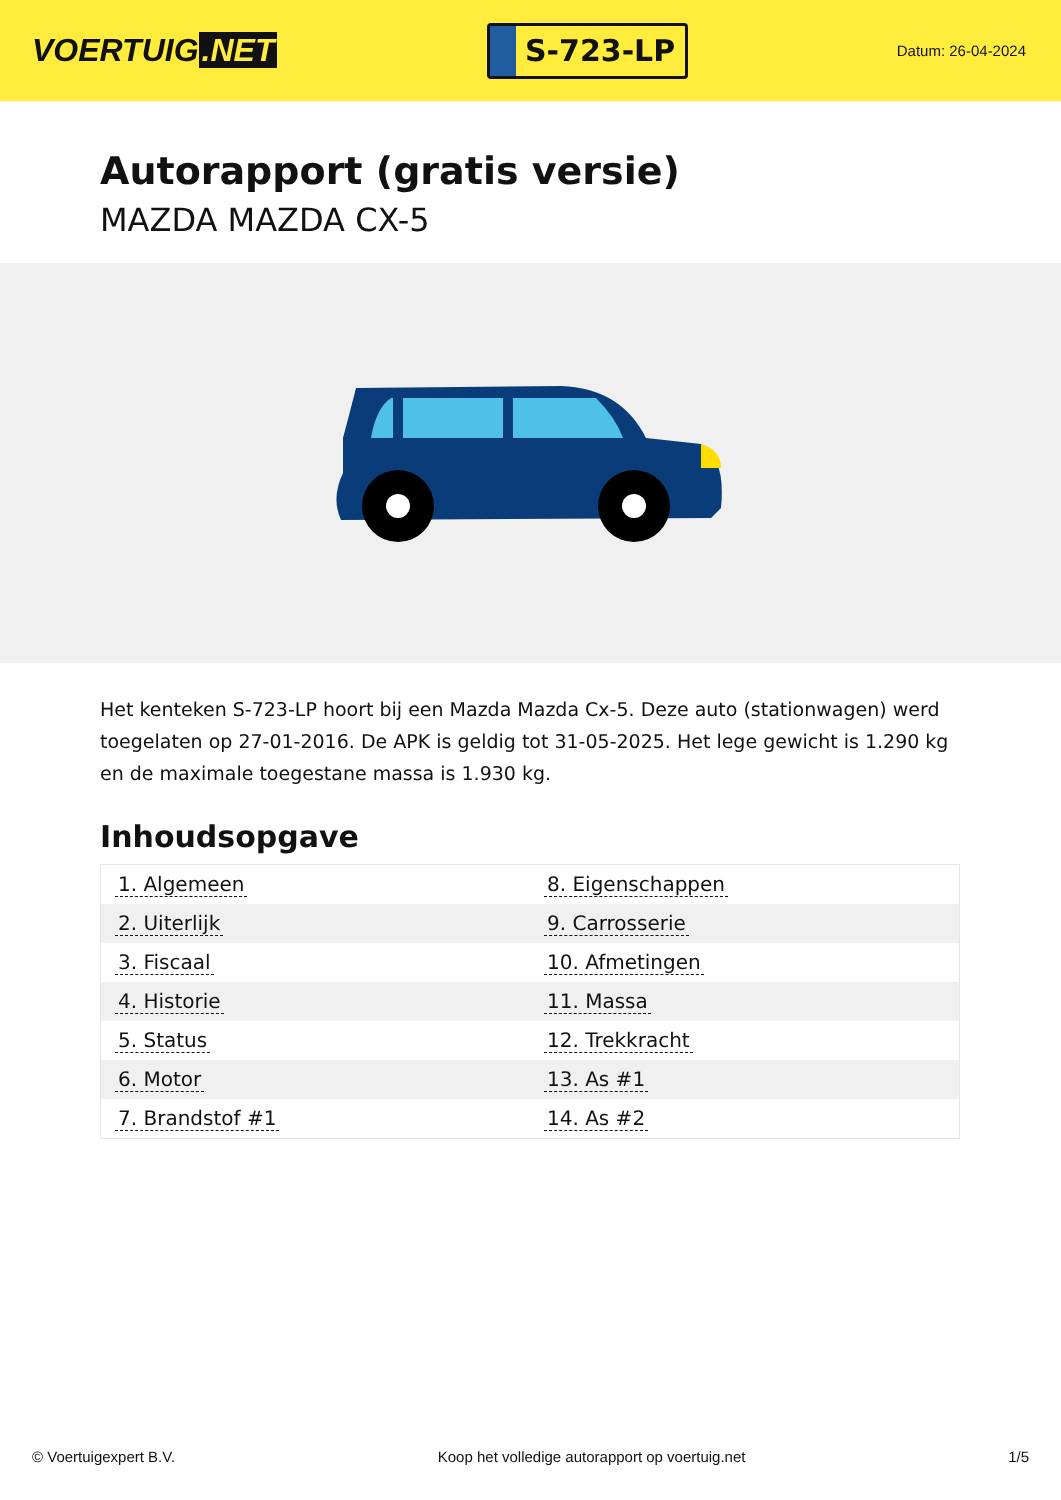VOERTUIG.NET
S-723-LP
Datum: 26-04-2024
Autorapport (gratis versie)
MAZDA MAZDA CX-5
Het kenteken S-723-LP hoort bij een Mazda Mazda Cx-5. Deze auto (stationwagen) werd toegelaten op 27-01-2016. De APK is geldig tot 31-05-2025. Het lege gewicht is 1.290 kg en de maximale toegestane massa is 1.930 kg.
Inhoudsopgave
| 1. Algemeen | 8. Eigenschappen |
| 2. Uiterlijk | 9. Carrosserie |
| 3. Fiscaal | 10. Afmetingen |
| 4. Historie | 11. Massa |
| 5. Status | 12. Trekkracht |
| 6. Motor | 13. As #1 |
| 7. Brandstof #1 | 14. As #2 |
© Voertuigexpert B.V. Koop het volledige autorapport op voertuig.net 1/5